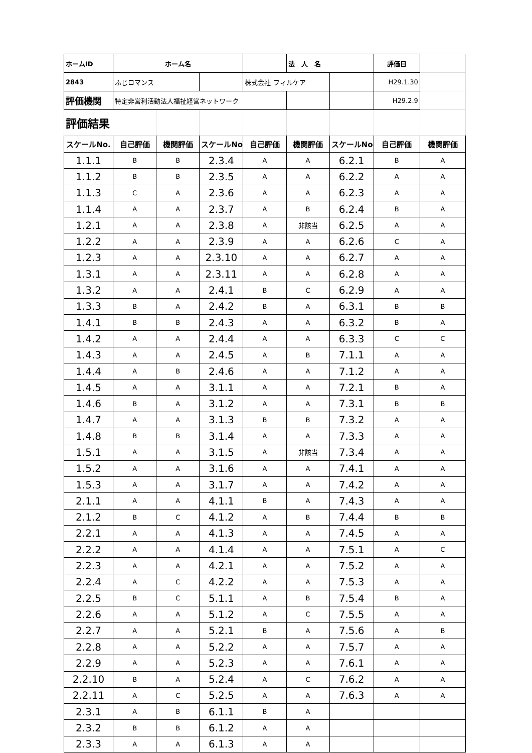| ホームID | ホーム名 | | | | 法 人 名 | | 評価日 | |
| 2843 | ふじロマンス | | | 株式会社 フィルケア | | | H29.1.30 | |
| 評価機関 | 特定非営利活動法人福祉経営ネットワーク | | | | | | H29.2.9 | |
| 評価結果 | | | | | | | | |
| スケールNo. | 自己評価 | 機関評価 | スケールNo. | 自己評価 | 機関評価 | スケールNo. | 自己評価 | 機関評価 |
| 1.1.1 | B | B | 2.3.4 | A | A | 6.2.1 | B | A |
| 1.1.2 | B | B | 2.3.5 | A | A | 6.2.2 | A | A |
| 1.1.3 | C | A | 2.3.6 | A | A | 6.2.3 | A | A |
| 1.1.4 | A | A | 2.3.7 | A | B | 6.2.4 | B | A |
| 1.2.1 | A | A | 2.3.8 | A | 非該当 | 6.2.5 | A | A |
| 1.2.2 | A | A | 2.3.9 | A | A | 6.2.6 | C | A |
| 1.2.3 | A | A | 2.3.10 | A | A | 6.2.7 | A | A |
| 1.3.1 | A | A | 2.3.11 | A | A | 6.2.8 | A | A |
| 1.3.2 | A | A | 2.4.1 | B | C | 6.2.9 | A | A |
| 1.3.3 | B | A | 2.4.2 | B | A | 6.3.1 | B | B |
| 1.4.1 | B | B | 2.4.3 | A | A | 6.3.2 | B | A |
| 1.4.2 | A | A | 2.4.4 | A | A | 6.3.3 | C | C |
| 1.4.3 | A | A | 2.4.5 | A | B | 7.1.1 | A | A |
| 1.4.4 | A | B | 2.4.6 | A | A | 7.1.2 | A | A |
| 1.4.5 | A | A | 3.1.1 | A | A | 7.2.1 | B | A |
| 1.4.6 | B | A | 3.1.2 | A | A | 7.3.1 | B | B |
| 1.4.7 | A | A | 3.1.3 | B | B | 7.3.2 | A | A |
| 1.4.8 | B | B | 3.1.4 | A | A | 7.3.3 | A | A |
| 1.5.1 | A | A | 3.1.5 | A | 非該当 | 7.3.4 | A | A |
| 1.5.2 | A | A | 3.1.6 | A | A | 7.4.1 | A | A |
| 1.5.3 | A | A | 3.1.7 | A | A | 7.4.2 | A | A |
| 2.1.1 | A | A | 4.1.1 | B | A | 7.4.3 | A | A |
| 2.1.2 | B | C | 4.1.2 | A | B | 7.4.4 | B | B |
| 2.2.1 | A | A | 4.1.3 | A | A | 7.4.5 | A | A |
| 2.2.2 | A | A | 4.1.4 | A | A | 7.5.1 | A | C |
| 2.2.3 | A | A | 4.2.1 | A | A | 7.5.2 | A | A |
| 2.2.4 | A | C | 4.2.2 | A | A | 7.5.3 | A | A |
| 2.2.5 | B | C | 5.1.1 | A | B | 7.5.4 | B | A |
| 2.2.6 | A | A | 5.1.2 | A | C | 7.5.5 | A | A |
| 2.2.7 | A | A | 5.2.1 | B | A | 7.5.6 | A | B |
| 2.2.8 | A | A | 5.2.2 | A | A | 7.5.7 | A | A |
| 2.2.9 | A | A | 5.2.3 | A | A | 7.6.1 | A | A |
| 2.2.10 | B | A | 5.2.4 | A | C | 7.6.2 | A | A |
| 2.2.11 | A | C | 5.2.5 | A | A | 7.6.3 | A | A |
| 2.3.1 | A | B | 6.1.1 | B | A | | | |
| 2.3.2 | B | B | 6.1.2 | A | A | | | |
| 2.3.3 | A | A | 6.1.3 | A | A | | | |